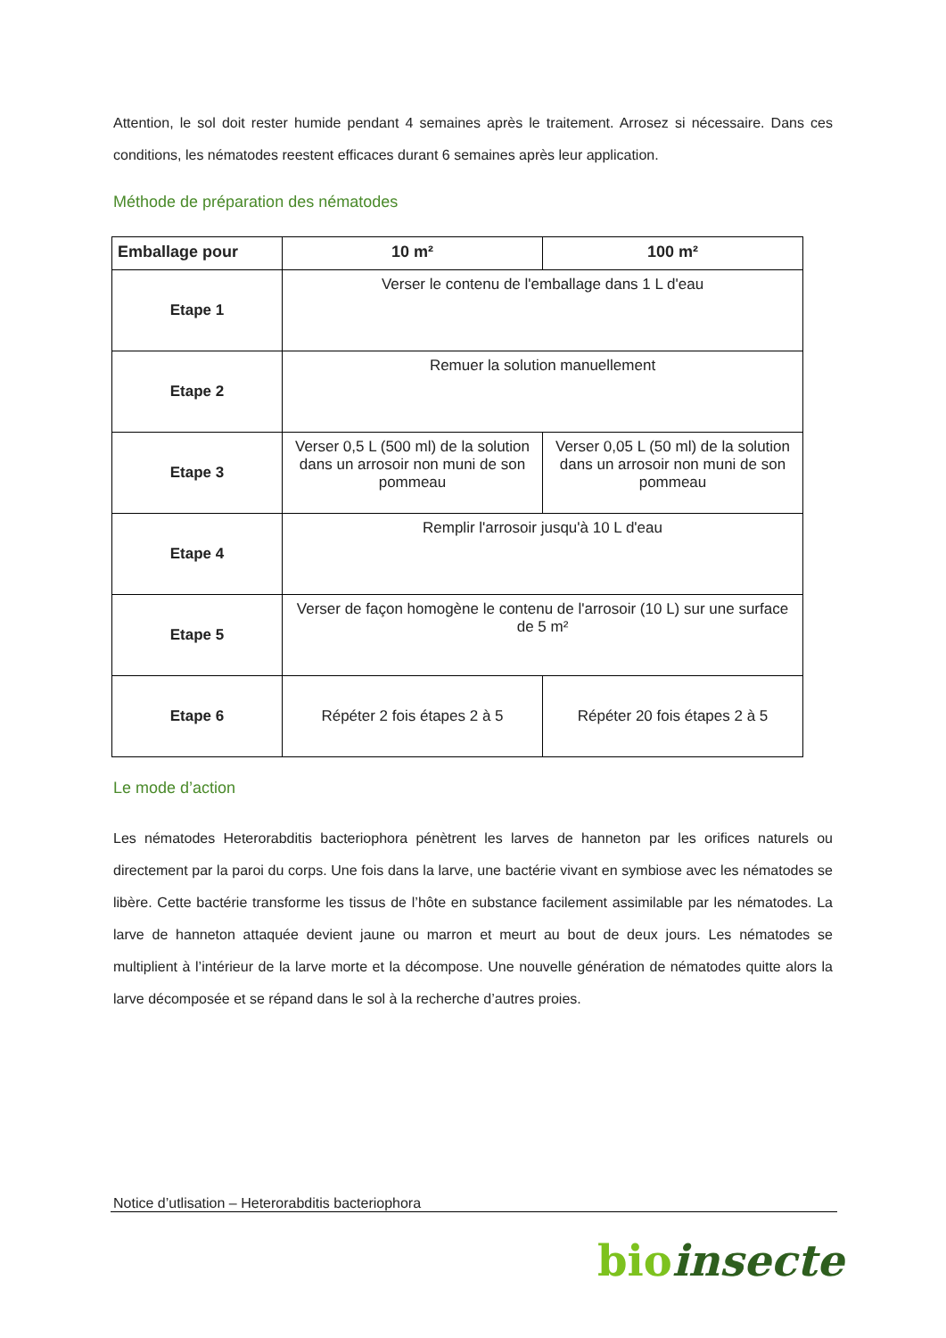Attention, le sol doit rester humide pendant 4 semaines après le traitement. Arrosez si nécessaire. Dans ces conditions, les nématodes reestent efficaces durant 6 semaines après leur application.
Méthode de préparation des nématodes
| Emballage pour | 10 m² | 100 m² |
| --- | --- | --- |
| Etape 1 | Verser le contenu de l'emballage dans 1 L d'eau | |
| Etape 2 | Remuer la solution manuellement | |
| Etape 3 | Verser 0,5 L (500 ml) de la solution dans un arrosoir non muni de son pommeau | Verser 0,05 L (50 ml) de la solution dans un arrosoir non muni de son pommeau |
| Etape 4 | Remplir l'arrosoir jusqu'à 10 L d'eau | |
| Etape 5 | Verser de façon homogène le contenu de l'arrosoir (10 L) sur une surface de 5 m² | |
| Etape 6 | Répéter 2 fois étapes 2 à 5 | Répéter 20 fois étapes 2 à 5 |
Le mode d’action
Les nématodes Heterorabditis bacteriophora pénètrent les larves de hanneton par les orifices naturels ou directement par la paroi du corps. Une fois dans la larve, une bactérie vivant en symbiose avec les nématodes se libère. Cette bactérie transforme les tissus de l’hôte en substance facilement assimilable par les nématodes. La larve de hanneton attaquée devient jaune ou marron et meurt au bout de deux jours. Les nématodes se multiplient à l’intérieur de la larve morte et la décompose. Une nouvelle génération de nématodes quitte alors la larve décomposée et se répand dans le sol à la recherche d’autres proies.
Notice d’utlisation – Heterorabditis bacteriophora
bio insecte